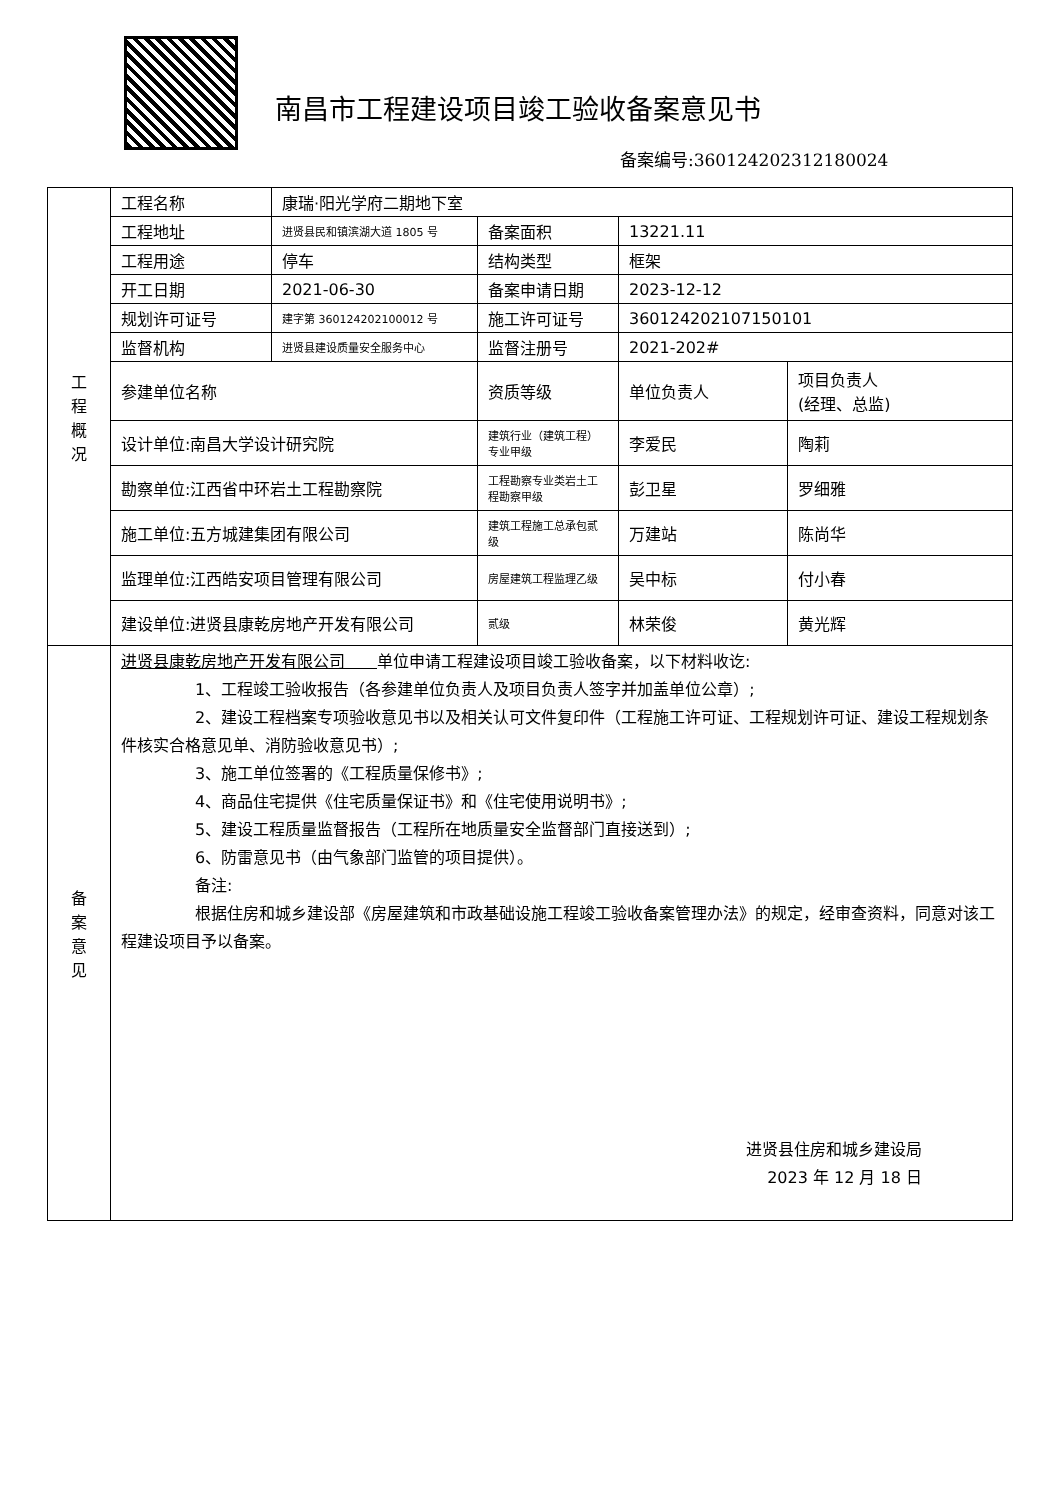南昌市工程建设项目竣工验收备案意见书
备案编号:360124202312180024
| 工 程 概 况 | 工程名称 | 康瑞·阳光学府二期地下室 | | | |
| | 工程地址 | 进贤县民和镇滨湖大道 1805 号 | 备案面积 | 13221.11 | |
| | 工程用途 | 停车 | 结构类型 | 框架 | |
| | 开工日期 | 2021-06-30 | 备案申请日期 | 2023-12-12 | |
| | 规划许可证号 | 建字第 360124202100012 号 | 施工许可证号 | 360124202107150101 | |
| | 监督机构 | 进贤县建设质量安全服务中心 | 监督注册号 | 2021-202# | |
| | 参建单位名称 | | 资质等级 | 单位负责人 | 项目负责人 (经理、总监) |
| | 设计单位:南昌大学设计研究院 | | 建筑行业（建筑工程）专业甲级 | 李爱民 | 陶莉 |
| | 勘察单位:江西省中环岩土工程勘察院 | | 工程勘察专业类岩土工程勘察甲级 | 彭卫星 | 罗细雅 |
| | 施工单位:五方城建集团有限公司 | | 建筑工程施工总承包贰级 | 万建站 | 陈尚华 |
| | 监理单位:江西皓安项目管理有限公司 | | 房屋建筑工程监理乙级 | 吴中标 | 付小春 |
| | 建设单位:进贤县康乾房地产开发有限公司 | | 贰级 | 林荣俊 | 黄光辉 |
| 备 案 意 见 | 进贤县康乾房地产开发有限公司 单位申请工程建设项目竣工验收备案，以下材料收讫: 1、工程竣工验收报告（各参建单位负责人及项目负责人签字并加盖单位公章）; 2、建设工程档案专项验收意见书以及相关认可文件复印件（工程施工许可证、工程规划许可证、建设工程规划条件核实合格意见单、消防验收意见书）; 3、施工单位签署的《工程质量保修书》; 4、商品住宅提供《住宅质量保证书》和《住宅使用说明书》; 5、建设工程质量监督报告（工程所在地质量安全监督部门直接送到）; 6、防雷意见书（由气象部门监管的项目提供）。 备注: 根据住房和城乡建设部《房屋建筑和市政基础设施工程竣工验收备案管理办法》的规定，经审查资料，同意对该工程建设项目予以备案。 进贤县住房和城乡建设局 2023 年 12 月 18 日 | | | | |